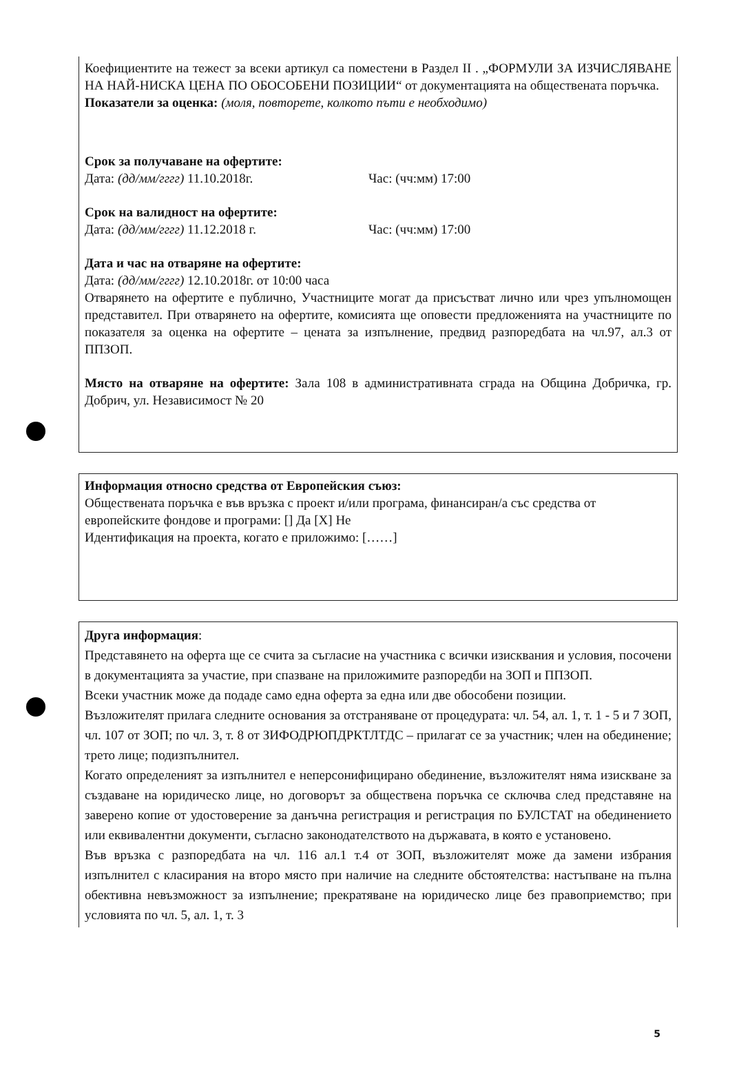Коефициентите на тежест за всеки артикул са поместени в Раздел II . „ФОРМУЛИ ЗА ИЗЧИСЛЯВАНЕ НА НАЙ-НИСКА ЦЕНА ПО ОБОСОБЕНИ ПОЗИЦИИ“ от документацията на обществената поръчка.
Показатели за оценка: (моля, повторете, колкото пъти е необходимо)
Срок за получаване на офертите:
Дата: (дд/мм/гггг) 11.10.2018г. Час: (чч:мм) 17:00
Срок на валидност на офертите:
Дата: (дд/мм/гггг) 11.12.2018 г. Час: (чч:мм) 17:00
Дата и час на отваряне на офертите:
Дата: (дд/мм/гггг) 12.10.2018г. от 10:00 часа
Отварянето на офертите е публично, Участниците могат да присъстват лично или чрез упълномощен представител. При отварянето на офертите, комисията ще оповести предложенията на участниците по показателя за оценка на офертите – цената за изпълнение, предвид разпоредбата на чл.97, ал.3 от ППЗОП.
Място на отваряне на офертите: Зала 108 в административната сграда на Община Добричка, гр. Добрич, ул. Независимост № 20
Информация относно средства от Европейския съюз:
Обществената поръчка е във връзка с проект и/или програма, финансиран/а със средства от
европейските фондове и програми: [] Да [X] Не
Идентификация на проекта, когато е приложимо: [……]
Друга информация:
Представянето на оферта ще се счита за съгласие на участника с всички изисквания и условия, посочени в документацията за участие, при спазване на приложимите разпоредби на ЗОП и ППЗОП.
Всеки участник може да подаде само една оферта за една или две обособени позиции.
Възложителят прилага следните основания за отстраняване от процедурата: чл. 54, ал. 1, т. 1 - 5 и 7 ЗОП, чл. 107 от ЗОП; по чл. 3, т. 8 от ЗИФОДРЮПДРКТЛТДС – прилагат се за участник; член на обединение; трето лице; подизпълнител.
Когато определеният за изпълнител е неперсонифицирано обединение, възложителят няма изискване за създаване на юридическо лице, но договорът за обществена поръчка се сключва след представяне на заверено копие от удостоверение за данъчна регистрация и регистрация по БУЛСТАТ на обединението или еквивалентни документи, съгласно законодателството на държавата, в която е установено.
Във връзка с разпоредбата на чл. 116 ал.1 т.4 от ЗОП, възложителят може да замени избрания изпълнител с класирания на второ място при наличие на следните обстоятелства: настъпване на пълна обективна невъзможност за изпълнение; прекратяване на юридическо лице без правоприемство; при условията по чл. 5, ал. 1, т. 3
5